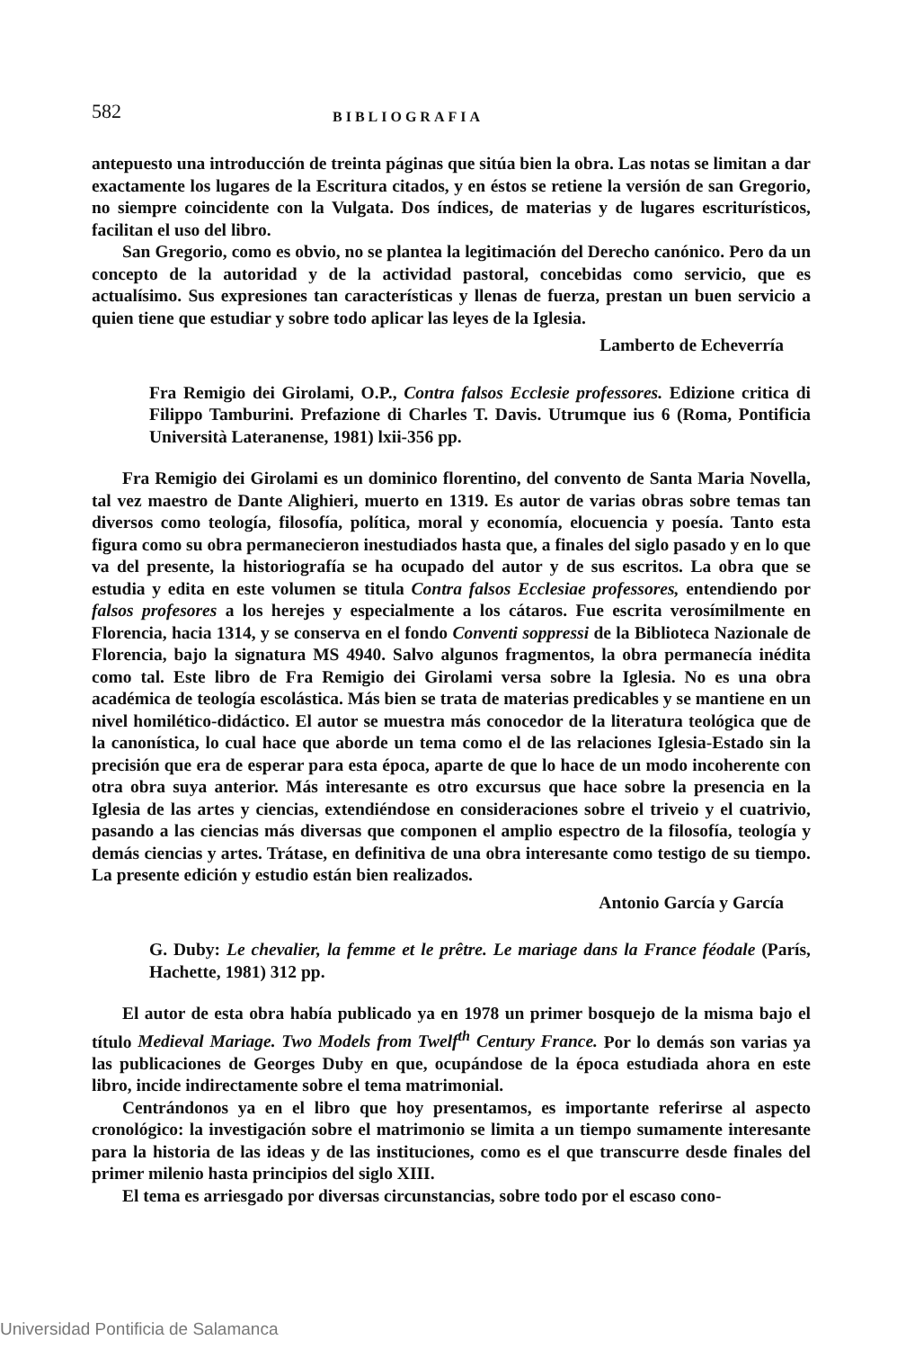582 BIBLIOGRAFIA
antepuesto una introducción de treinta páginas que sitúa bien la obra. Las notas se limitan a dar exactamente los lugares de la Escritura citados, y en éstos se retiene la versión de san Gregorio, no siempre coincidente con la Vulgata. Dos índices, de materias y de lugares escriturísticos, facilitan el uso del libro.
San Gregorio, como es obvio, no se plantea la legitimación del Derecho canónico. Pero da un concepto de la autoridad y de la actividad pastoral, concebidas como servicio, que es actualísimo. Sus expresiones tan características y llenas de fuerza, prestan un buen servicio a quien tiene que estudiar y sobre todo aplicar las leyes de la Iglesia.
Lamberto de Echeverría
Fra Remigio dei Girolami, O.P., Contra falsos Ecclesie professores. Edizione critica di Filippo Tamburini. Prefazione di Charles T. Davis. Utrumque ius 6 (Roma, Pontificia Università Lateranense, 1981) lxii-356 pp.
Fra Remigio dei Girolami es un dominico florentino, del convento de Santa Maria Novella, tal vez maestro de Dante Alighieri, muerto en 1319. Es autor de varias obras sobre temas tan diversos como teología, filosofía, política, moral y economía, elocuencia y poesía. Tanto esta figura como su obra permanecieron inestudiados hasta que, a finales del siglo pasado y en lo que va del presente, la historiografía se ha ocupado del autor y de sus escritos. La obra que se estudia y edita en este volumen se titula Contra falsos Ecclesiae professores, entendiendo por falsos profesores a los herejes y especialmente a los cátaros. Fue escrita verosímilmente en Florencia, hacia 1314, y se conserva en el fondo Conventi soppressi de la Biblioteca Nazionale de Florencia, bajo la signatura MS 4940. Salvo algunos fragmentos, la obra permanecía inédita como tal. Este libro de Fra Remigio dei Girolami versa sobre la Iglesia. No es una obra académica de teología escolástica. Más bien se trata de materias predicables y se mantiene en un nivel homilético-didáctico. El autor se muestra más conocedor de la literatura teológica que de la canonística, lo cual hace que aborde un tema como el de las relaciones Iglesia-Estado sin la precisión que era de esperar para esta época, aparte de que lo hace de un modo incoherente con otra obra suya anterior. Más interesante es otro excursus que hace sobre la presencia en la Iglesia de las artes y ciencias, extendiéndose en consideraciones sobre el triveio y el cuatrivio, pasando a las ciencias más diversas que componen el amplio espectro de la filosofía, teología y demás ciencias y artes. Trátase, en definitiva de una obra interesante como testigo de su tiempo. La presente edición y estudio están bien realizados.
Antonio García y García
G. Duby: Le chevalier, la femme et le prêtre. Le mariage dans la France féodale (París, Hachette, 1981) 312 pp.
El autor de esta obra había publicado ya en 1978 un primer bosquejo de la misma bajo el título Medieval Mariage. Two Models from Twelf<sup>th</sup> Century France. Por lo demás son varias ya las publicaciones de Georges Duby en que, ocupándose de la época estudiada ahora en este libro, incide indirectamente sobre el tema matrimonial.
Centrándonos ya en el libro que hoy presentamos, es importante referirse al aspecto cronológico: la investigación sobre el matrimonio se limita a un tiempo sumamente interesante para la historia de las ideas y de las instituciones, como es el que transcurre desde finales del primer milenio hasta principios del siglo XIII.
El tema es arriesgado por diversas circunstancias, sobre todo por el escaso cono-
Universidad Pontificia de Salamanca